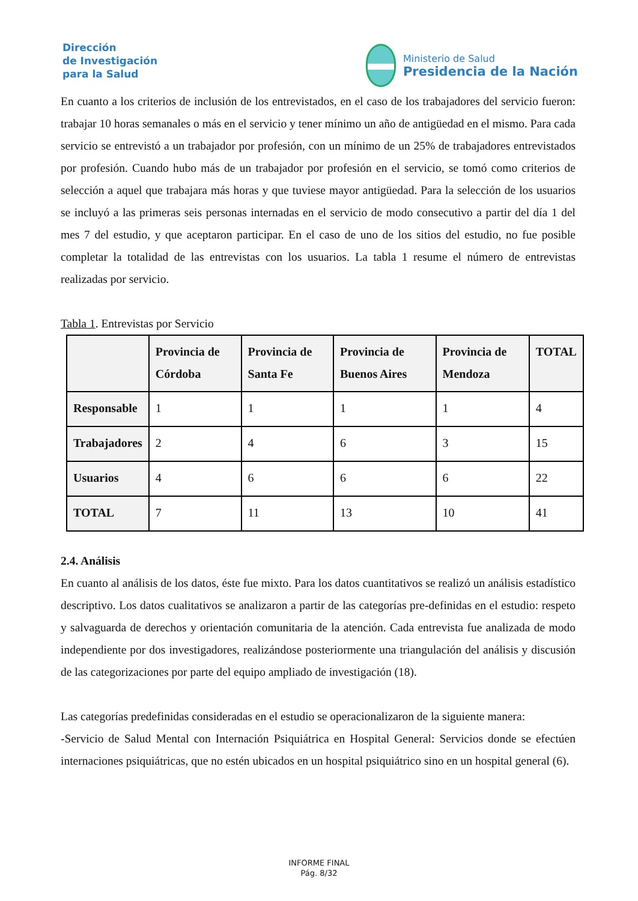Dirección
de Investigación
para la Salud
Ministerio de Salud
Presidencia de la Nación
En cuanto a los criterios de inclusión de los entrevistados, en el caso de los trabajadores del servicio fueron: trabajar 10 horas semanales o más en el servicio y tener mínimo un año de antigüedad en el mismo. Para cada servicio se entrevistó a un trabajador por profesión, con un mínimo de un 25% de trabajadores entrevistados por profesión. Cuando hubo más de un trabajador por profesión en el servicio, se tomó como criterios de selección a aquel que trabajara más horas y que tuviese mayor antigüedad. Para la selección de los usuarios se incluyó a las primeras seis personas internadas en el servicio de modo consecutivo a partir del día 1 del mes 7 del estudio, y que aceptaron participar. En el caso de uno de los sitios del estudio, no fue posible completar la totalidad de las entrevistas con los usuarios. La tabla 1 resume el número de entrevistas realizadas por servicio.
Tabla 1. Entrevistas por Servicio
| | Provincia de Córdoba | Provincia de Santa Fe | Provincia de Buenos Aires | Provincia de Mendoza | TOTAL |
| --- | --- | --- | --- | --- | --- |
| Responsable | 1 | 1 | 1 | 1 | 4 |
| Trabajadores | 2 | 4 | 6 | 3 | 15 |
| Usuarios | 4 | 6 | 6 | 6 | 22 |
| TOTAL | 7 | 11 | 13 | 10 | 41 |
2.4. Análisis
En cuanto al análisis de los datos, éste fue mixto. Para los datos cuantitativos se realizó un análisis estadístico descriptivo. Los datos cualitativos se analizaron a partir de las categorías pre-definidas en el estudio: respeto y salvaguarda de derechos y orientación comunitaria de la atención. Cada entrevista fue analizada de modo independiente por dos investigadores, realizándose posteriormente una triangulación del análisis y discusión de las categorizaciones por parte del equipo ampliado de investigación (18).
Las categorías predefinidas consideradas en el estudio se operacionalizaron de la siguiente manera:
-Servicio de Salud Mental con Internación Psiquiátrica en Hospital General: Servicios donde se efectúen internaciones psiquiátricas, que no estén ubicados en un hospital psiquiátrico sino en un hospital general (6).
INFORME FINAL
Pág. 8/32